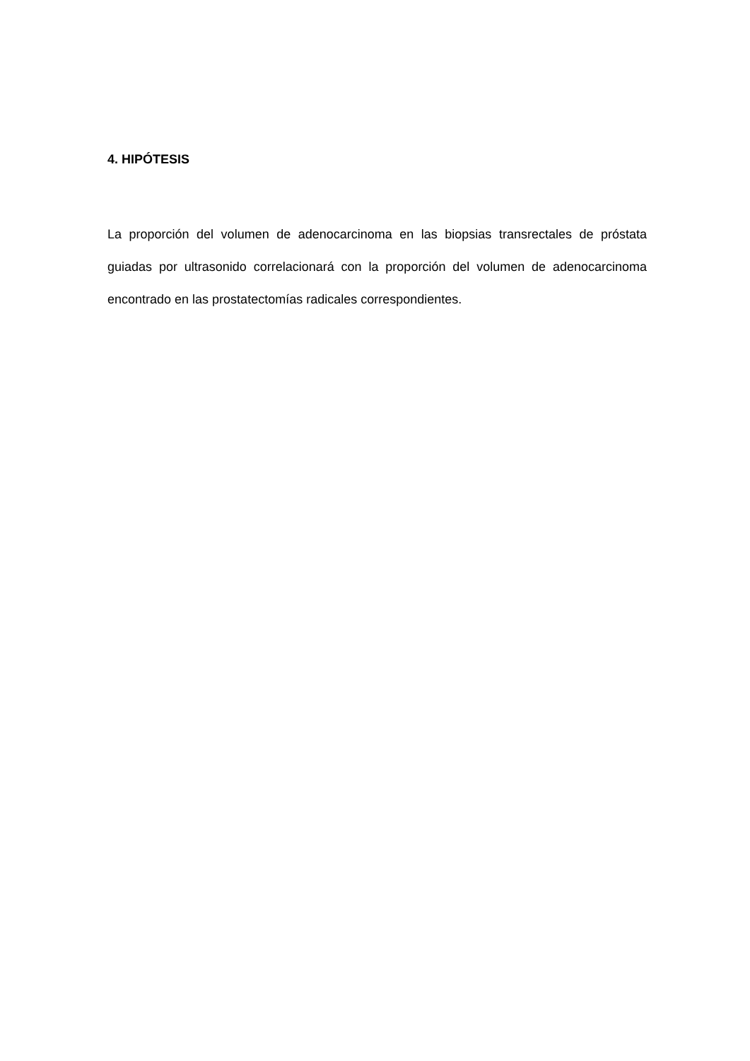4. HIPÓTESIS
La proporción del volumen de adenocarcinoma en las biopsias transrectales de próstata guiadas por ultrasonido correlacionará con la proporción del volumen de adenocarcinoma encontrado en las prostatectomías radicales correspondientes.